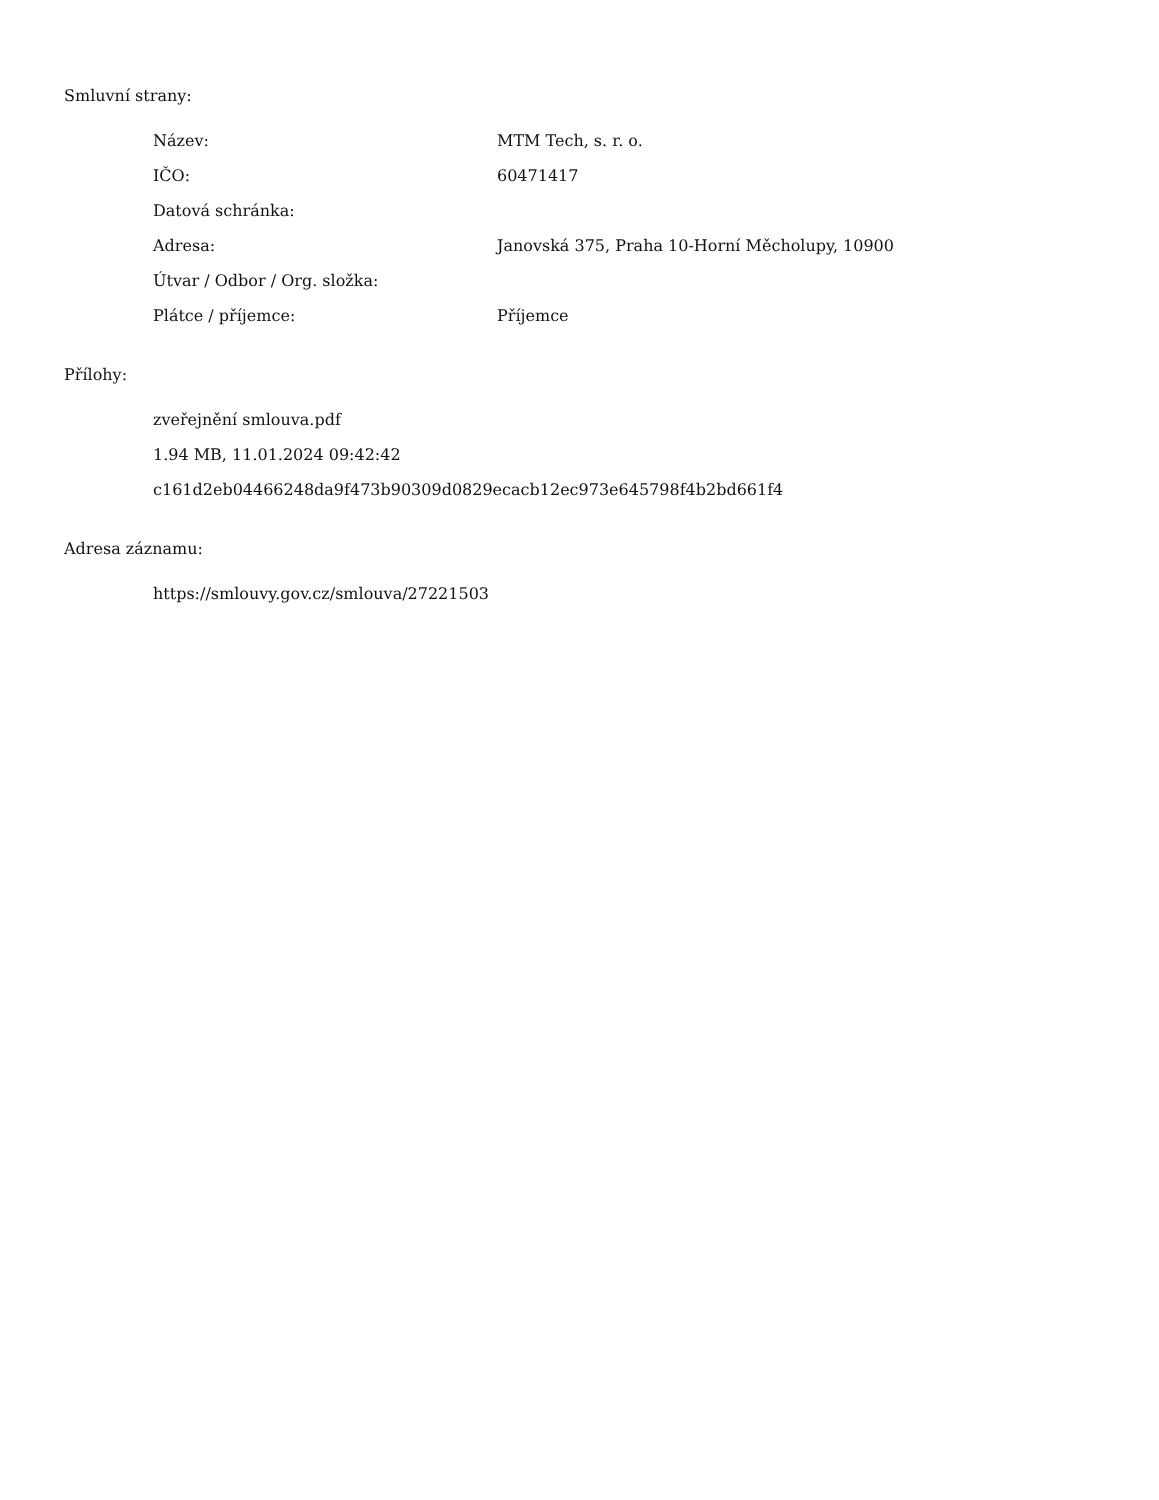Smluvní strany:
| Název: | MTM Tech, s. r. o. |
| IČO: | 60471417 |
| Datová schránka: | |
| Adresa: | Janovská 375, Praha 10-Horní Měcholupy, 10900 |
| Útvar / Odbor / Org. složka: | |
| Plátce / příjemce: | Příjemce |
Přílohy:
zveřejnění smlouva.pdf
1.94 MB, 11.01.2024 09:42:42
c161d2eb04466248da9f473b90309d0829ecacb12ec973e645798f4b2bd661f4
Adresa záznamu:
https://smlouvy.gov.cz/smlouva/27221503